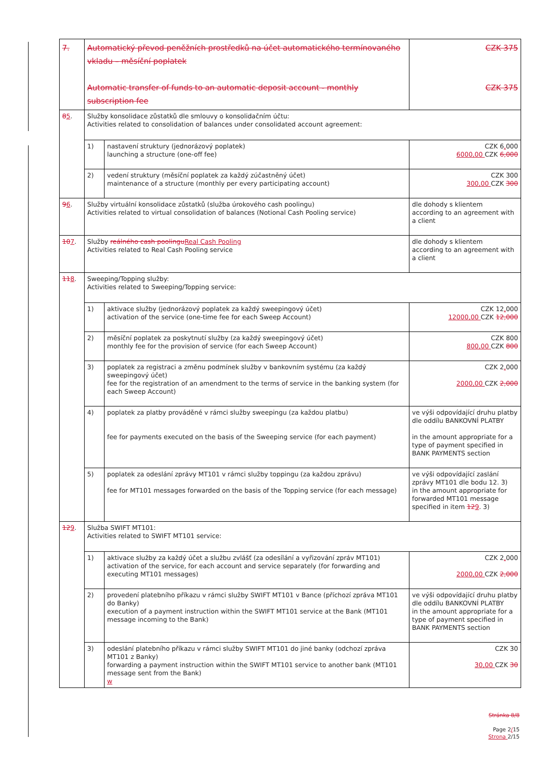| 7. | Automatický převod peněžních prostředků na účet automatického termínovaného vkladu – měsíční poplatek Automatic transfer of funds to an automatic deposit account - monthly subscription fee | | CZK 375 CZK 375 |
| 8 5 . | Služby konsolidace zůstatků dle smlouvy o konsolidačním účtu: Activities related to consolidation of balances under consolidated account agreement: | | |
| | 1) | nastavení struktury (jednorázový poplatek) launching a structure (one-off fee) | CZK 6 , 000 6000,00 CZK 6,000 |
| | 2) | vedení struktury (měsíční poplatek za každý zúčastněný účet) maintenance of a structure (monthly per every participating account) | CZK 300 300,00 CZK 300 |
| 9 6 . | Služby virtuální konsolidace zůstatků (služba úrokového cash poolingu) Activities related to virtual consolidation of balances (Notional Cash Pooling service) | | dle dohody s klientem according to an agreement with a client |
| 10 7 . | Služby reálného cash poolingu Real Cash Pooling Activities related to Real Cash Pooling service | | dle dohody s klientem according to an agreement with a client |
| 11 8 . | Sweeping/Topping služby: Activities related to Sweeping/Topping service: | | |
| | 1) | aktivace služby (jednorázový poplatek za každý sweepingový účet) activation of the service (one-time fee for each Sweep Account) | CZK 12 , 000 12000,00 CZK 12,000 |
| | 2) | měsíční poplatek za poskytnutí služby (za každý sweepingový účet) monthly fee for the provision of service (for each Sweep Account) | CZK 800 800,00 CZK 800 |
| | 3) | poplatek za registraci a změnu podmínek služby v bankovním systému (za každý sweepingový účet) fee for the registration of an amendment to the terms of service in the banking system (for each Sweep Account) | CZK 2 , 000 2000,00 CZK 2,000 |
| | 4) | poplatek za platby prováděné v rámci služby sweepingu (za každou platbu) fee for payments executed on the basis of the Sweeping service (for each payment) | ve výši odpovídající druhu platby dle oddílu BANKOVNÍ PLATBY in the amount appropriate for a type of payment specified in BANK PAYMENTS section |
| | 5) | poplatek za odeslání zprávy MT101 v rámci služby toppingu (za každou zprávu) fee for MT101 messages forwarded on the basis of the Topping service (for each message) | ve výši odpovídající zaslání zprávy MT101 dle bodu 12. 3) in the amount appropriate for forwarded MT101 message specified in item 12 9 . 3) |
| 12 9 . | Služba SWIFT MT101: Activities related to SWIFT MT101 service: | | |
| | 1) | aktivace služby za každý účet a službu zvlášť (za odesílání a vyřizování zpráv MT101) activation of the service, for each account and service separately (for forwarding and executing MT101 messages) | CZK 2 , 000 2000,00 CZK 2,000 |
| | 2) | provedení platebního příkazu v rámci služby SWIFT MT101 v Bance (příchozí zpráva MT101 do Banky) execution of a payment instruction within the SWIFT MT101 service at the Bank (MT101 message incoming to the Bank) | ve výši odpovídající druhu platby dle oddílu BANKOVNÍ PLATBY in the amount appropriate for a type of payment specified in BANK PAYMENTS section |
| | 3) | odeslání platebního příkazu v rámci služby SWIFT MT101 do jiné banky (odchozí zpráva MT101 z Banky) forwarding a payment instruction within the SWIFT MT101 service to another bank (MT101 message sent from the Bank) w | CZK 30 30,00 CZK 30 |
Stránka 8/8
Page 2/15
Strona 2/15